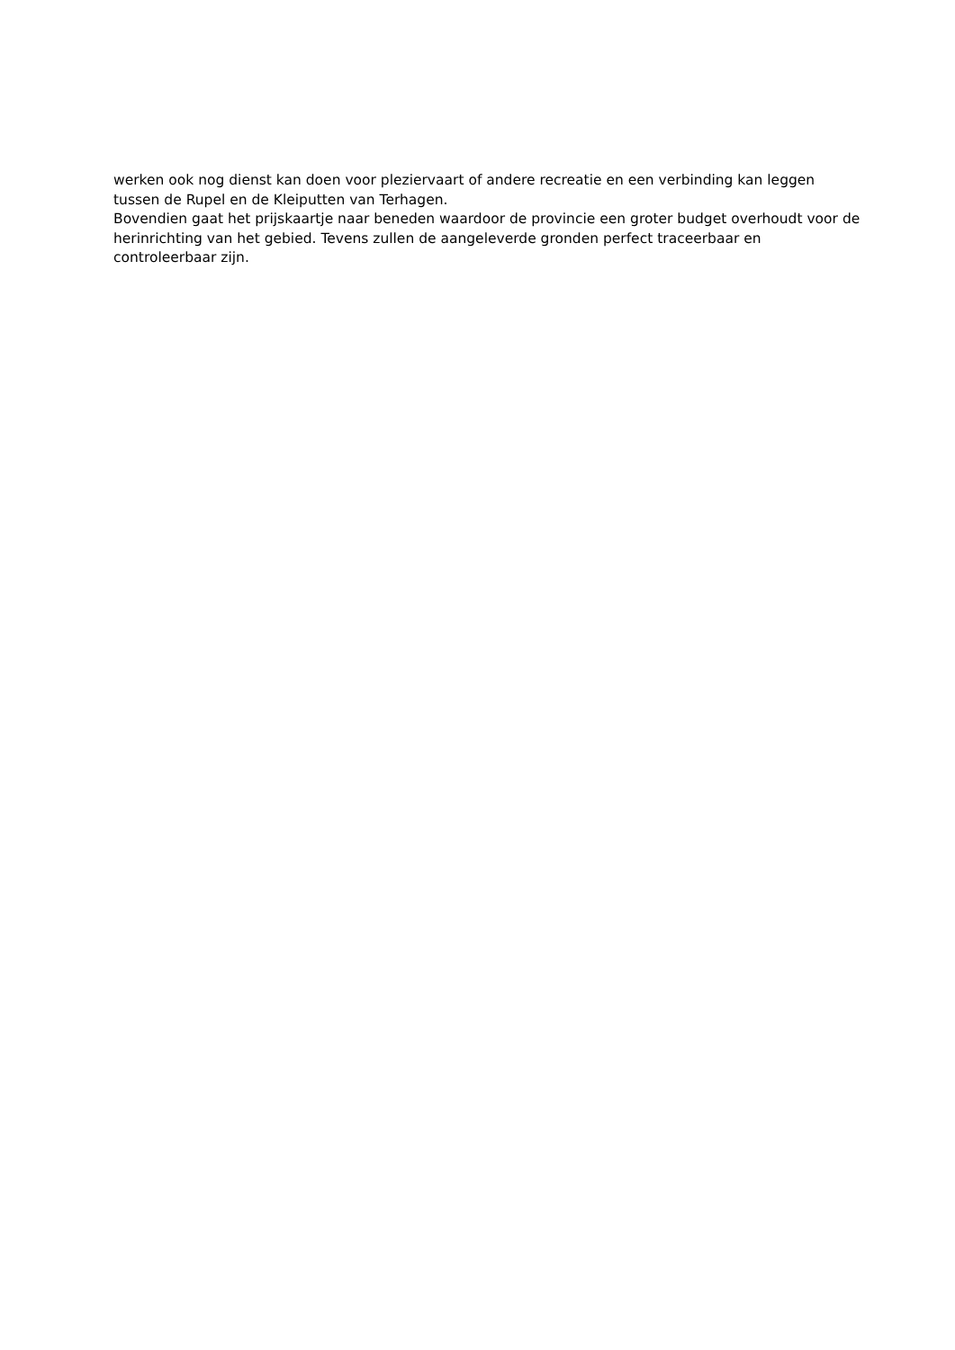werken ook nog dienst kan doen voor pleziervaart of andere recreatie en een verbinding kan leggen tussen de Rupel en de Kleiputten van Terhagen.
Bovendien gaat het prijskaartje naar beneden waardoor de provincie een groter budget overhoudt voor de herinrichting van het gebied. Tevens zullen de aangeleverde gronden perfect traceerbaar en controleerbaar zijn.